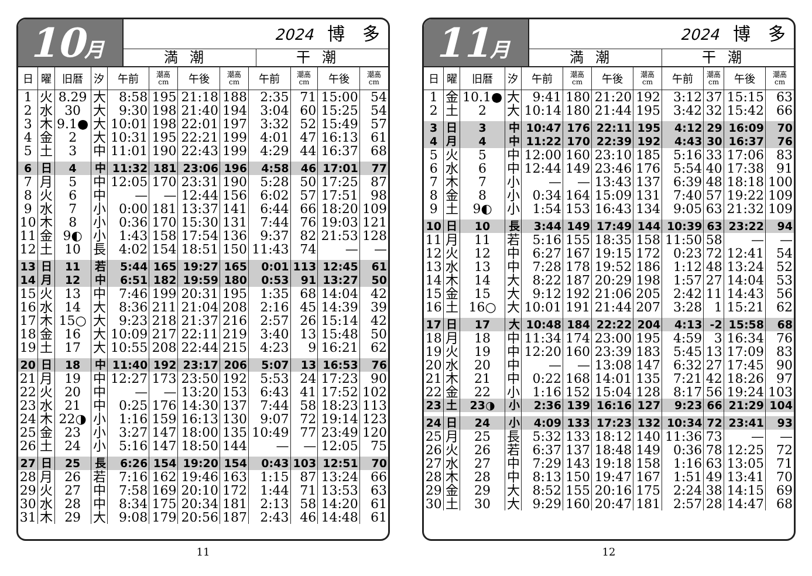10月
2024 博　多
満潮 干潮
| 日 | 曜 | 旧暦 | 汐 | 午前 | 潮高 cm | 午後 | 潮高 cm | 午前 | 潮高 cm | 午後 | 潮高 cm |
| --- | --- | --- | --- | --- | --- | --- | --- | --- | --- | --- | --- |
| 1 | 火 | 8.29 | 大 | 8:58 | 195 | 21:18 | 188 | 2:35 | 71 | 15:00 | 54 |
| 2 | 水 | 30 | 大 | 9:30 | 198 | 21:40 | 194 | 3:04 | 60 | 15:25 | 54 |
| 3 | 木 | 9.1● | 大 | 10:01 | 198 | 22:01 | 197 | 3:32 | 52 | 15:49 | 57 |
| 4 | 金 | 2 | 大 | 10:31 | 195 | 22:21 | 199 | 4:01 | 47 | 16:13 | 61 |
| 5 | 土 | 3 | 中 | 11:01 | 190 | 22:43 | 199 | 4:29 | 44 | 16:37 | 68 |
| 6 | 日 | 4 | 中 | 11:32 | 181 | 23:06 | 196 | 4:58 | 46 | 17:01 | 77 |
| 7 | 月 | 5 | 中 | 12:05 | 170 | 23:31 | 190 | 5:28 | 50 | 17:25 | 87 |
| 8 | 火 | 6 | 中 | — | — | 12:44 | 156 | 6:02 | 57 | 17:51 | 98 |
| 9 | 水 | 7 | 小 | 0:00 | 181 | 13:37 | 141 | 6:44 | 66 | 18:20 | 109 |
| 10 | 木 | 8 | 小 | 0:36 | 170 | 15:30 | 131 | 7:44 | 76 | 19:03 | 121 |
| 11 | 金 | 9◐ | 小 | 1:43 | 158 | 17:54 | 136 | 9:37 | 82 | 21:53 | 128 |
| 12 | 土 | 10 | 長 | 4:02 | 154 | 18:51 | 150 | 11:43 | 74 | — | — |
| 13 | 日 | 11 | 若 | 5:44 | 165 | 19:27 | 165 | 0:01 | 113 | 12:45 | 61 |
| 14 | 月 | 12 | 中 | 6:51 | 182 | 19:59 | 180 | 0:53 | 91 | 13:27 | 50 |
| 15 | 火 | 13 | 中 | 7:46 | 199 | 20:31 | 195 | 1:35 | 68 | 14:04 | 42 |
| 16 | 水 | 14 | 大 | 8:36 | 211 | 21:04 | 208 | 2:16 | 45 | 14:39 | 39 |
| 17 | 木 | 15○ | 大 | 9:23 | 218 | 21:37 | 216 | 2:57 | 26 | 15:14 | 42 |
| 18 | 金 | 16 | 大 | 10:09 | 217 | 22:11 | 219 | 3:40 | 13 | 15:48 | 50 |
| 19 | 土 | 17 | 大 | 10:55 | 208 | 22:44 | 215 | 4:23 | 9 | 16:21 | 62 |
| 20 | 日 | 18 | 中 | 11:40 | 192 | 23:17 | 206 | 5:07 | 13 | 16:53 | 76 |
| 21 | 月 | 19 | 中 | 12:27 | 173 | 23:50 | 192 | 5:53 | 24 | 17:23 | 90 |
| 22 | 火 | 20 | 中 | — | — | 13:20 | 153 | 6:43 | 41 | 17:52 | 102 |
| 23 | 水 | 21 | 中 | 0:25 | 176 | 14:30 | 137 | 7:44 | 58 | 18:23 | 113 |
| 24 | 木 | 22◑ | 小 | 1:16 | 159 | 16:13 | 130 | 9:07 | 72 | 19:14 | 123 |
| 25 | 金 | 23 | 小 | 3:27 | 147 | 18:00 | 135 | 10:49 | 77 | 23:49 | 120 |
| 26 | 土 | 24 | 小 | 5:16 | 147 | 18:50 | 144 | — | — | 12:05 | 75 |
| 27 | 日 | 25 | 長 | 6:26 | 154 | 19:20 | 154 | 0:43 | 103 | 12:51 | 70 |
| 28 | 月 | 26 | 若 | 7:16 | 162 | 19:46 | 163 | 1:15 | 87 | 13:24 | 66 |
| 29 | 火 | 27 | 中 | 7:58 | 169 | 20:10 | 172 | 1:44 | 71 | 13:53 | 63 |
| 30 | 水 | 28 | 中 | 8:34 | 175 | 20:34 | 181 | 2:13 | 58 | 14:20 | 61 |
| 31 | 木 | 29 | 大 | 9:08 | 179 | 20:56 | 187 | 2:43 | 46 | 14:48 | 61 |
11
11月
2024 博　多
満潮 干潮
| 日 | 曜 | 旧暦 | 汐 | 午前 | 潮高 cm | 午後 | 潮高 cm | 午前 | 潮高 cm | 午後 | 潮高 cm |
| --- | --- | --- | --- | --- | --- | --- | --- | --- | --- | --- | --- |
| 1 | 金 | 10.1● | 大 | 9:41 | 180 | 21:20 | 192 | 3:12 | 37 | 15:15 | 63 |
| 2 | 土 | 2 | 大 | 10:14 | 180 | 21:44 | 195 | 3:42 | 32 | 15:42 | 66 |
| 3 | 日 | 3 | 中 | 10:47 | 176 | 22:11 | 195 | 4:12 | 29 | 16:09 | 70 |
| 4 | 月 | 4 | 中 | 11:22 | 170 | 22:39 | 192 | 4:43 | 30 | 16:37 | 76 |
| 5 | 火 | 5 | 中 | 12:00 | 160 | 23:10 | 185 | 5:16 | 33 | 17:06 | 83 |
| 6 | 水 | 6 | 中 | 12:44 | 149 | 23:46 | 176 | 5:54 | 40 | 17:38 | 91 |
| 7 | 木 | 7 | 小 | — | — | 13:43 | 137 | 6:39 | 48 | 18:18 | 100 |
| 8 | 金 | 8 | 小 | 0:34 | 164 | 15:09 | 131 | 7:40 | 57 | 19:22 | 109 |
| 9 | 土 | 9◐ | 小 | 1:54 | 153 | 16:43 | 134 | 9:05 | 63 | 21:32 | 109 |
| 10 | 日 | 10 | 長 | 3:44 | 149 | 17:49 | 144 | 10:39 | 63 | 23:22 | 94 |
| 11 | 月 | 11 | 若 | 5:16 | 155 | 18:35 | 158 | 11:50 | 58 | — | — |
| 12 | 火 | 12 | 中 | 6:27 | 167 | 19:15 | 172 | 0:23 | 72 | 12:41 | 54 |
| 13 | 水 | 13 | 中 | 7:28 | 178 | 19:52 | 186 | 1:12 | 48 | 13:24 | 52 |
| 14 | 木 | 14 | 大 | 8:22 | 187 | 20:29 | 198 | 1:57 | 27 | 14:04 | 53 |
| 15 | 金 | 15 | 大 | 9:12 | 192 | 21:06 | 205 | 2:42 | 11 | 14:43 | 56 |
| 16 | 土 | 16○ | 大 | 10:01 | 191 | 21:44 | 207 | 3:28 | 1 | 15:21 | 62 |
| 17 | 日 | 17 | 大 | 10:48 | 184 | 22:22 | 204 | 4:13 | -2 | 15:58 | 68 |
| 18 | 月 | 18 | 中 | 11:34 | 174 | 23:00 | 195 | 4:59 | 3 | 16:34 | 76 |
| 19 | 火 | 19 | 中 | 12:20 | 160 | 23:39 | 183 | 5:45 | 13 | 17:09 | 83 |
| 20 | 水 | 20 | 中 | — | — | 13:08 | 147 | 6:32 | 27 | 17:45 | 90 |
| 21 | 木 | 21 | 中 | 0:22 | 168 | 14:01 | 135 | 7:21 | 42 | 18:26 | 97 |
| 22 | 金 | 22 | 小 | 1:16 | 152 | 15:04 | 128 | 8:17 | 56 | 19:24 | 103 |
| 23 | 土 | 23◑ | 小 | 2:36 | 139 | 16:16 | 127 | 9:23 | 66 | 21:29 | 104 |
| 24 | 日 | 24 | 小 | 4:09 | 133 | 17:23 | 132 | 10:34 | 72 | 23:41 | 93 |
| 25 | 月 | 25 | 長 | 5:32 | 133 | 18:12 | 140 | 11:36 | 73 | — | — |
| 26 | 火 | 26 | 若 | 6:37 | 137 | 18:48 | 149 | 0:36 | 78 | 12:25 | 72 |
| 27 | 水 | 27 | 中 | 7:29 | 143 | 19:18 | 158 | 1:16 | 63 | 13:05 | 71 |
| 28 | 木 | 28 | 中 | 8:13 | 150 | 19:47 | 167 | 1:51 | 49 | 13:41 | 70 |
| 29 | 金 | 29 | 大 | 8:52 | 155 | 20:16 | 175 | 2:24 | 38 | 14:15 | 69 |
| 30 | 土 | 30 | 大 | 9:29 | 160 | 20:47 | 181 | 2:57 | 28 | 14:47 | 68 |
12